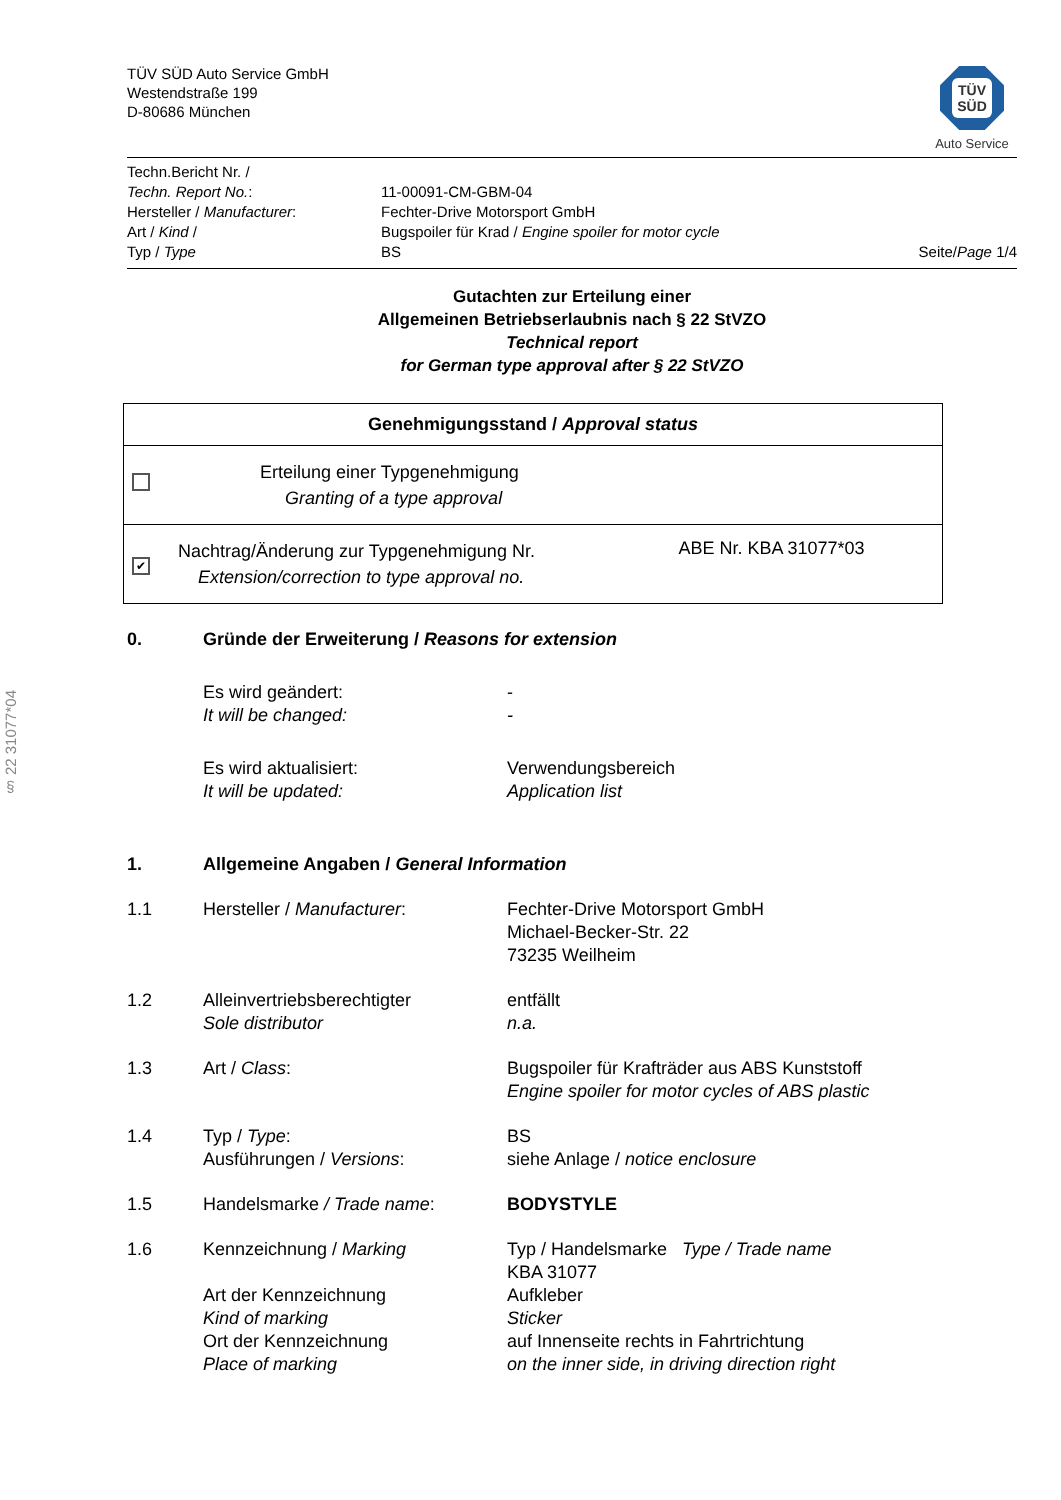§ 22 31077*04
TÜV SÜD Auto Service GmbH
Westendstraße 199
D-80686 München
TÜV
SÜD
Auto Service
| Techn.Bericht Nr. / | | |
| Techn. Report No. : | 11-00091-CM-GBM-04 | |
| Hersteller / Manufacturer : | Fechter-Drive Motorsport GmbH | |
| Art / Kind / | Bugspoiler für Krad / Engine spoiler for motor cycle | |
| Typ / Type | BS | Seite/ Page 1/4 |
Gutachten zur Erteilung einer
Allgemeinen Betriebserlaubnis nach § 22 StVZO
Technical report
for German type approval after § 22 StVZO
| Genehmigungsstand / Approval status | | |
| --- | --- | --- |
| | Erteilung einer Typgenehmigung Granting of a type approval | |
| ✔ | Nachtrag/Änderung zur Typgenehmigung Nr. Extension/correction to type approval no. | ABE Nr. KBA 31077*03 |
| 0. | Gründe der Erweiterung / Reasons for extension | |
| | Es wird geändert: It will be changed: | - - |
| | Es wird aktualisiert: It will be updated: | Verwendungsbereich Application list |
| 1. | Allgemeine Angaben / General Information | |
| 1.1 | Hersteller / Manufacturer : | Fechter-Drive Motorsport GmbH Michael-Becker-Str. 22 73235 Weilheim |
| 1.2 | Alleinvertriebsberechtigter Sole distributor | entfällt n.a. |
| 1.3 | Art / Class : | Bugspoiler für Krafträder aus ABS Kunststoff Engine spoiler for motor cycles of ABS plastic |
| 1.4 | Typ / Type : Ausführungen / Versions : | BS siehe Anlage / notice enclosure |
| 1.5 | Handelsmarke / Trade name : | BODYSTYLE |
| 1.6 | Kennzeichnung / Marking | Typ / Handelsmarke Type / Trade name KBA 31077 |
| | Art der Kennzeichnung Kind of marking Ort der Kennzeichnung Place of marking | Aufkleber Sticker auf Innenseite rechts in Fahrtrichtung on the inner side, in driving direction right |